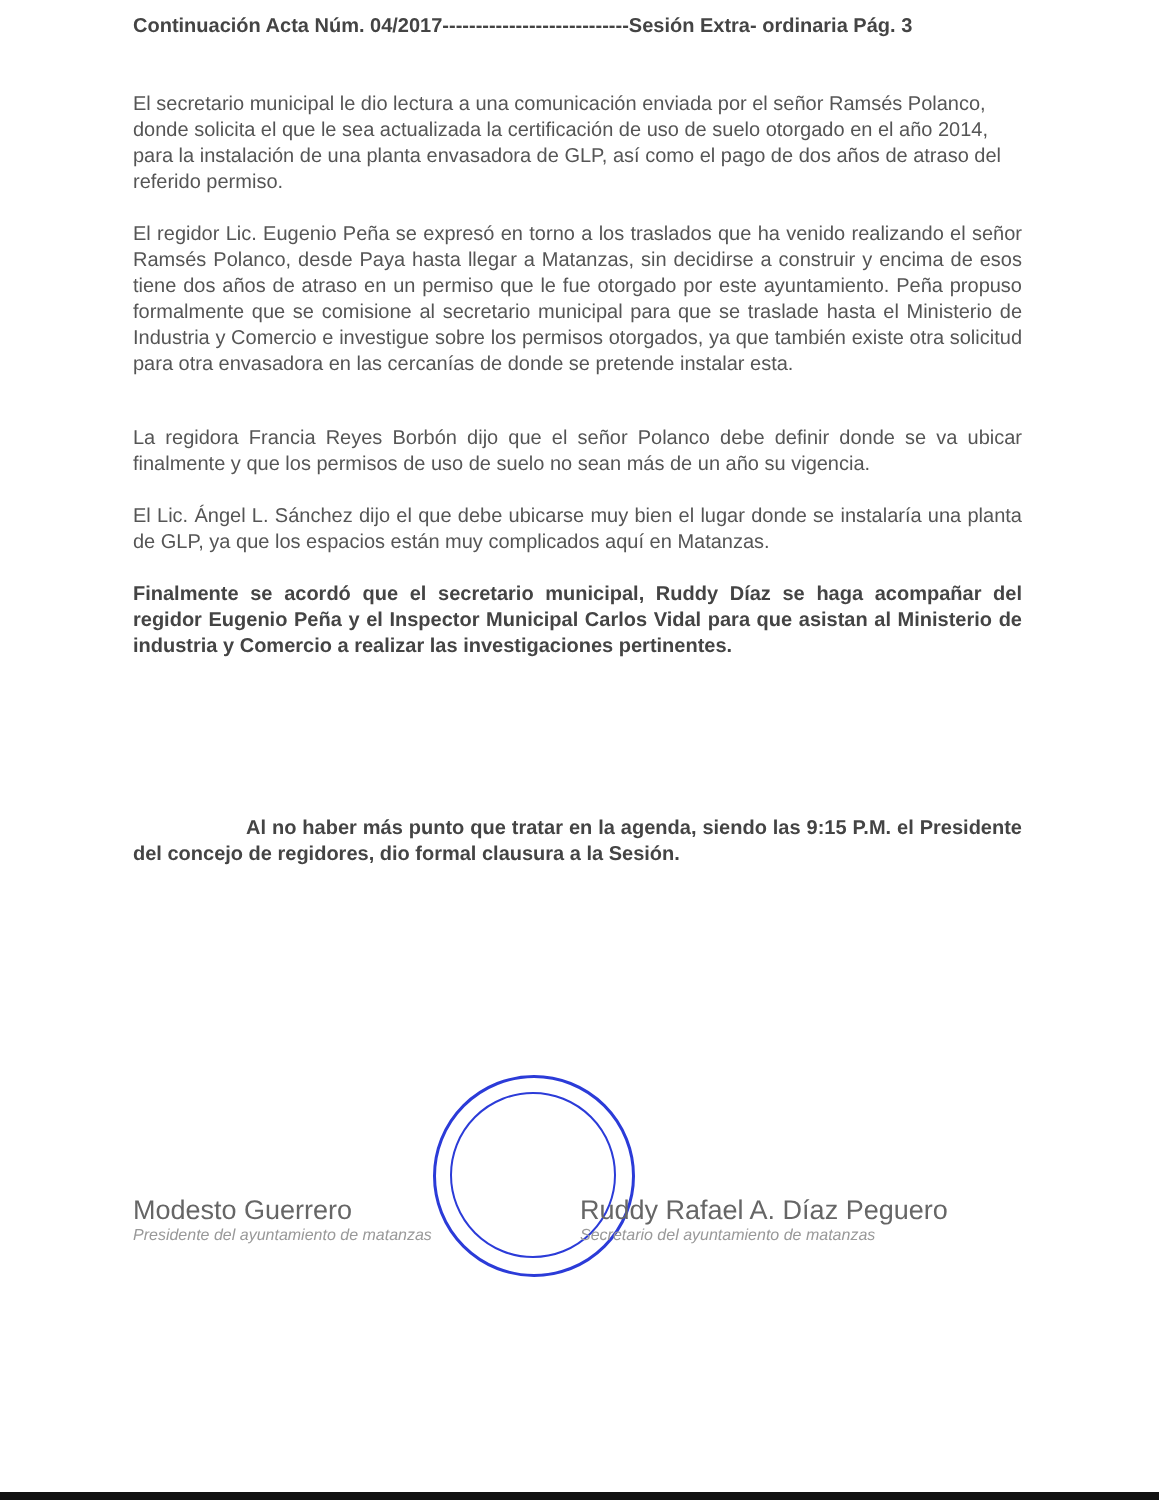Continuación Acta Núm. 04/2017----------------------------Sesión Extra- ordinaria Pág. 3
El secretario municipal le dio lectura a una comunicación enviada por el señor Ramsés Polanco, donde solicita el que le sea actualizada la certificación de uso de suelo otorgado en el año 2014, para la instalación de una planta envasadora de GLP, así como el pago de dos años de atraso del referido permiso.
El regidor Lic. Eugenio Peña se expresó en torno a los traslados que ha venido realizando el señor Ramsés Polanco, desde Paya hasta llegar a Matanzas, sin decidirse a construir y encima de esos tiene dos años de atraso en un permiso que le fue otorgado por este ayuntamiento. Peña propuso formalmente que se comisione al secretario municipal para que se traslade hasta el Ministerio de Industria y Comercio e investigue sobre los permisos otorgados, ya que también existe otra solicitud para otra envasadora en las cercanías de donde se pretende instalar esta.
La regidora Francia Reyes Borbón dijo que el señor Polanco debe definir donde se va ubicar finalmente y que los permisos de uso de suelo no sean más de un año su vigencia.
El Lic. Ángel L. Sánchez dijo el que debe ubicarse muy bien el lugar donde se instalaría una planta de GLP, ya que los espacios están muy complicados aquí en Matanzas.
Finalmente se acordó que el secretario municipal, Ruddy Díaz se haga acompañar del regidor Eugenio Peña y el Inspector Municipal Carlos Vidal para que asistan al Ministerio de industria y Comercio a realizar las investigaciones pertinentes.
Al no haber más punto que tratar en la agenda, siendo las 9:15 P.M. el Presidente del concejo de regidores, dio formal clausura a la Sesión.
Modesto Guerrero
Presidente del ayuntamiento de matanzas
Ruddy Rafael A. Díaz Peguero
Secretario del ayuntamiento de matanzas